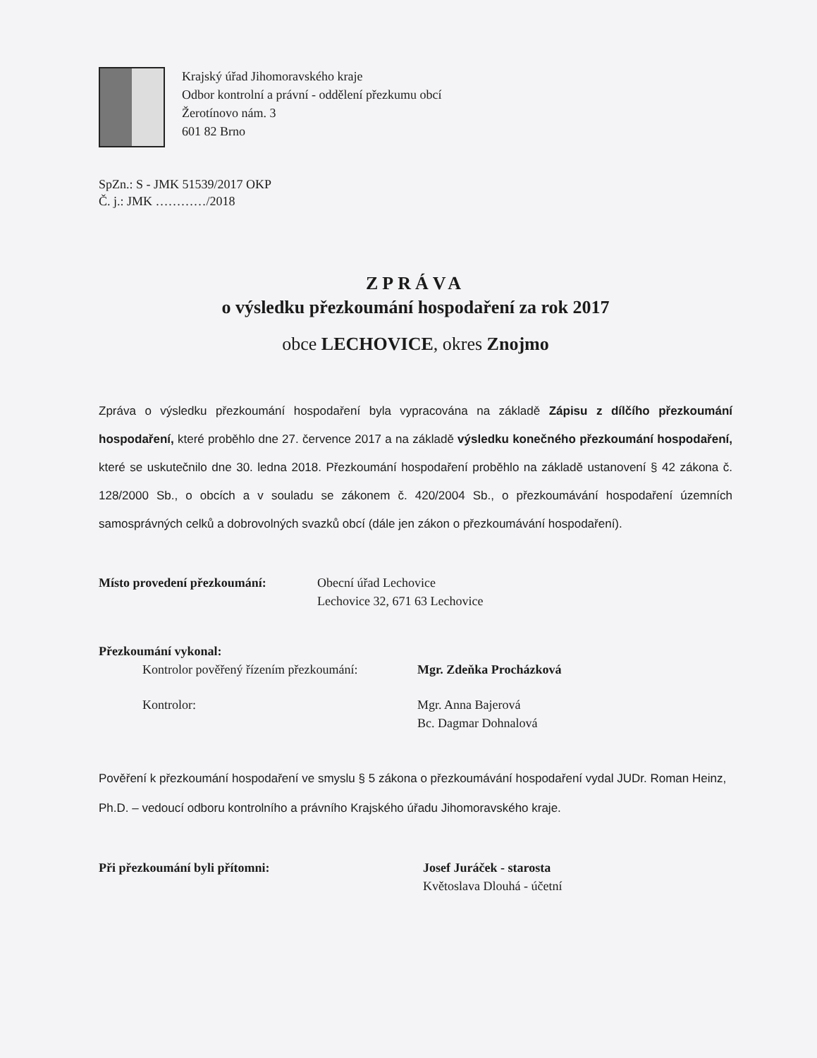Krajský úřad Jihomoravského kraje
Odbor kontrolní a právní - oddělení přezkumu obcí
Žerotínovo nám. 3
601 82 Brno
SpZn.: S - JMK 51539/2017 OKP
Č. j.: JMK …………/2018
ZPRÁVA
o výsledku přezkoumání hospodaření za rok 2017
obce LECHOVICE, okres Znojmo
Zpráva o výsledku přezkoumání hospodaření byla vypracována na základě Zápisu z dílčího přezkoumání hospodaření, které proběhlo dne 27. července 2017 a na základě výsledku konečného přezkoumání hospodaření, které se uskutečnilo dne 30. ledna 2018. Přezkoumání hospodaření proběhlo na základě ustanovení § 42 zákona č. 128/2000 Sb., o obcích a v souladu se zákonem č. 420/2004 Sb., o přezkoumávání hospodaření územních samosprávných celků a dobrovolných svazků obcí (dále jen zákon o přezkoumávání hospodaření).
Místo provedení přezkoumání: Obecní úřad Lechovice
Lechovice 32, 671 63 Lechovice
Přezkoumání vykonal:
Kontrolor pověřený řízením přezkoumání:
Mgr. Zdeňka Procházková
Kontrolor: Mgr. Anna Bajerová
Bc. Dagmar Dohnalová
Pověření k přezkoumání hospodaření ve smyslu § 5 zákona o přezkoumávání hospodaření vydal JUDr. Roman Heinz, Ph.D. – vedoucí odboru kontrolního a právního Krajského úřadu Jihomoravského kraje.
Při přezkoumání byli přítomni: Josef Juráček - starosta
Květoslava Dlouhá - účetní